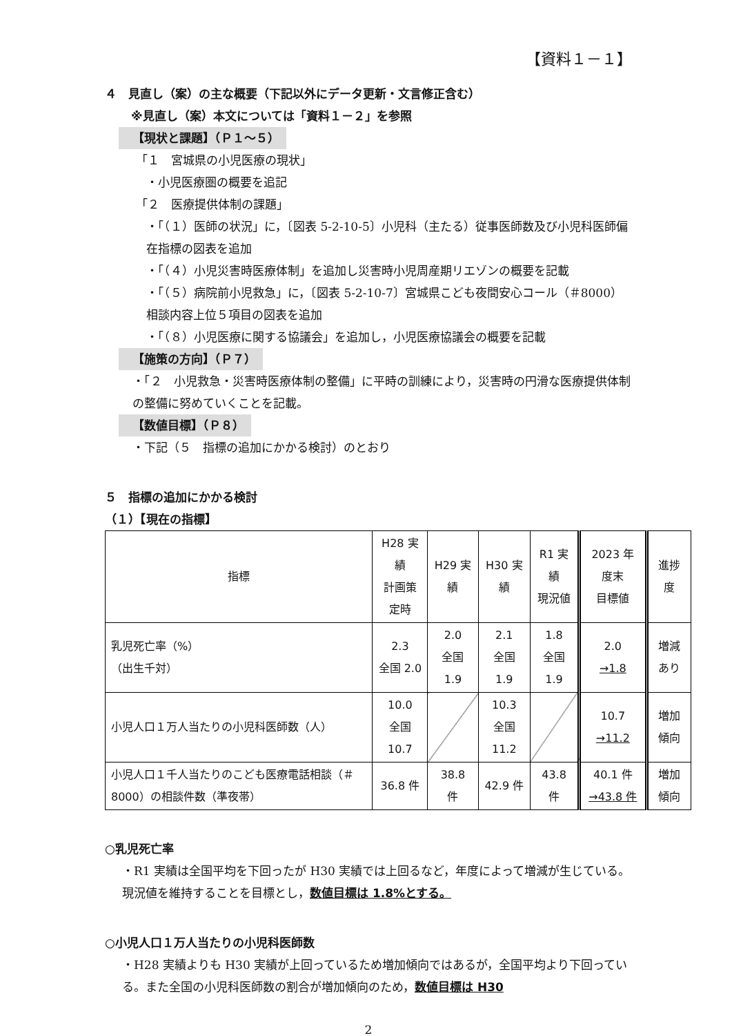【資料１－１】
４　見直し（案）の主な概要（下記以外にデータ更新・文言修正含む）
※見直し（案）本文については「資料１－２」を参照
【現状と課題】（Ｐ１～５）
「１　宮城県の小児医療の現状」
・小児医療圏の概要を追記
「２　医療提供体制の課題」
・「（１）医師の状況」に，〔図表 5-2-10-5〕小児科（主たる）従事医師数及び小児科医師偏在指標の図表を追加
・「（４）小児災害時医療体制」を追加し災害時小児周産期リエゾンの概要を記載
・「（５）病院前小児救急」に，〔図表 5-2-10-7〕宮城県こども夜間安心コール（＃8000）相談内容上位５項目の図表を追加
・「（８）小児医療に関する協議会」を追加し，小児医療協議会の概要を記載
【施策の方向】（Ｐ７）
・「２　小児救急・災害時医療体制の整備」に平時の訓練により，災害時の円滑な医療提供体制の整備に努めていくことを記載。
【数値目標】（Ｐ８）
・下記（５　指標の追加にかかる検討）のとおり
５　指標の追加にかかる検討
（１）【現在の指標】
| 指標 | H28 実績 計画策定時 | H29 実績 | H30 実績 | R1 実績 現況値 | 2023 年度末 目標値 | 進捗度 |
| 乳児死亡率（%） （出生千対） | 2.3 全国 2.0 | 2.0 全国 1.9 | 2.1 全国 1.9 | 1.8 全国 1.9 | 2.0 →1.8 | 増減あり |
| 小児人口１万人当たりの小児科医師数（人） | 10.0 全国 10.7 | | 10.3 全国 11.2 | | 10.7 →11.2 | 増加傾向 |
| 小児人口１千人当たりのこども医療電話相談（＃8000）の相談件数（準夜帯） | 36.8 件 | 38.8 件 | 42.9 件 | 43.8 件 | 40.1 件 →43.8 件 | 増加傾向 |
○乳児死亡率
・R1 実績は全国平均を下回ったが H30 実績では上回るなど，年度によって増減が生じている。現況値を維持することを目標とし，数値目標は 1.8%とする。
○小児人口１万人当たりの小児科医師数
・H28 実績よりも H30 実績が上回っているため増加傾向ではあるが，全国平均より下回っている。また全国の小児科医師数の割合が増加傾向のため，数値目標は H30
2